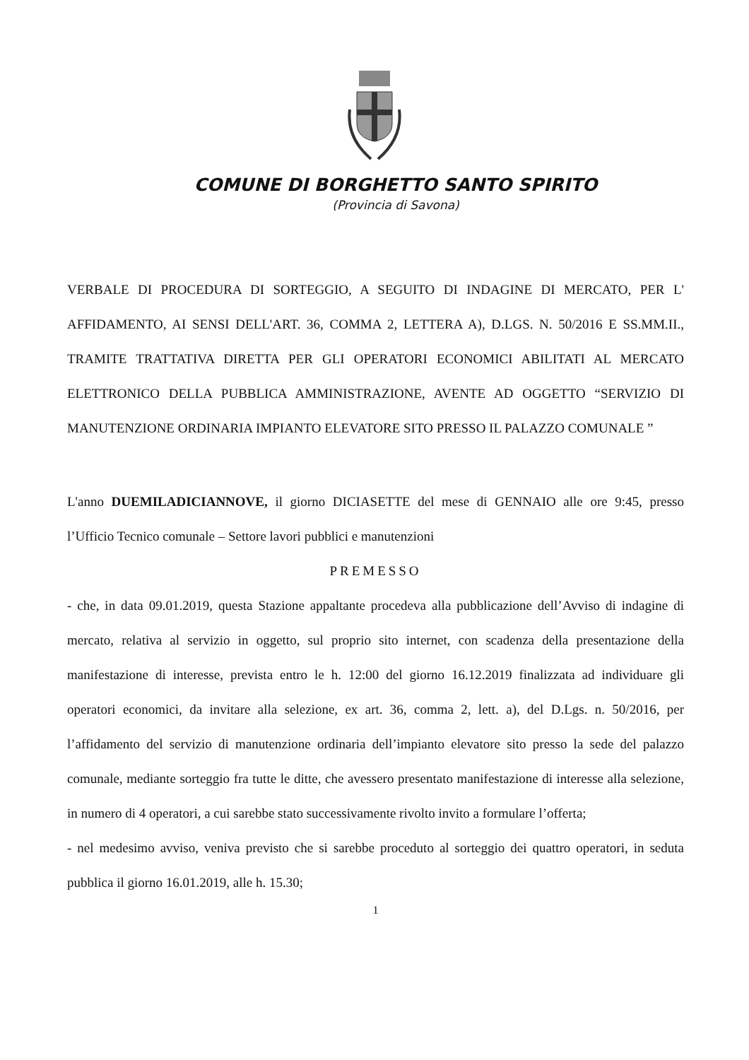COMUNE DI BORGHETTO SANTO SPIRITO
(Provincia di Savona)
VERBALE DI PROCEDURA DI SORTEGGIO, A SEGUITO DI INDAGINE DI MERCATO, PER L' AFFIDAMENTO, AI SENSI DELL'ART. 36, COMMA 2, LETTERA A), D.LGS. N. 50/2016 E SS.MM.II., TRAMITE TRATTATIVA DIRETTA PER GLI OPERATORI ECONOMICI ABILITATI AL MERCATO ELETTRONICO DELLA PUBBLICA AMMINISTRAZIONE, AVENTE AD OGGETTO “SERVIZIO DI MANUTENZIONE ORDINARIA IMPIANTO ELEVATORE SITO PRESSO IL PALAZZO COMUNALE ”
L'anno DUEMILADICIANNOVE, il giorno DICIASETTE del mese di GENNAIO alle ore 9:45, presso l’Ufficio Tecnico comunale – Settore lavori pubblici e manutenzioni
PREMESSO
- che, in data 09.01.2019, questa Stazione appaltante procedeva alla pubblicazione dell’Avviso di indagine di mercato, relativa al servizio in oggetto, sul proprio sito internet, con scadenza della presentazione della manifestazione di interesse, prevista entro le h. 12:00 del giorno 16.12.2019 finalizzata ad individuare gli operatori economici, da invitare alla selezione, ex art. 36, comma 2, lett. a), del D.Lgs. n. 50/2016, per l’affidamento del servizio di manutenzione ordinaria dell’impianto elevatore sito presso la sede del palazzo comunale, mediante sorteggio fra tutte le ditte, che avessero presentato manifestazione di interesse alla selezione, in numero di 4 operatori, a cui sarebbe stato successivamente rivolto invito a formulare l’offerta;
- nel medesimo avviso, veniva previsto che si sarebbe proceduto al sorteggio dei quattro operatori, in seduta pubblica il giorno 16.01.2019, alle h. 15.30;
1